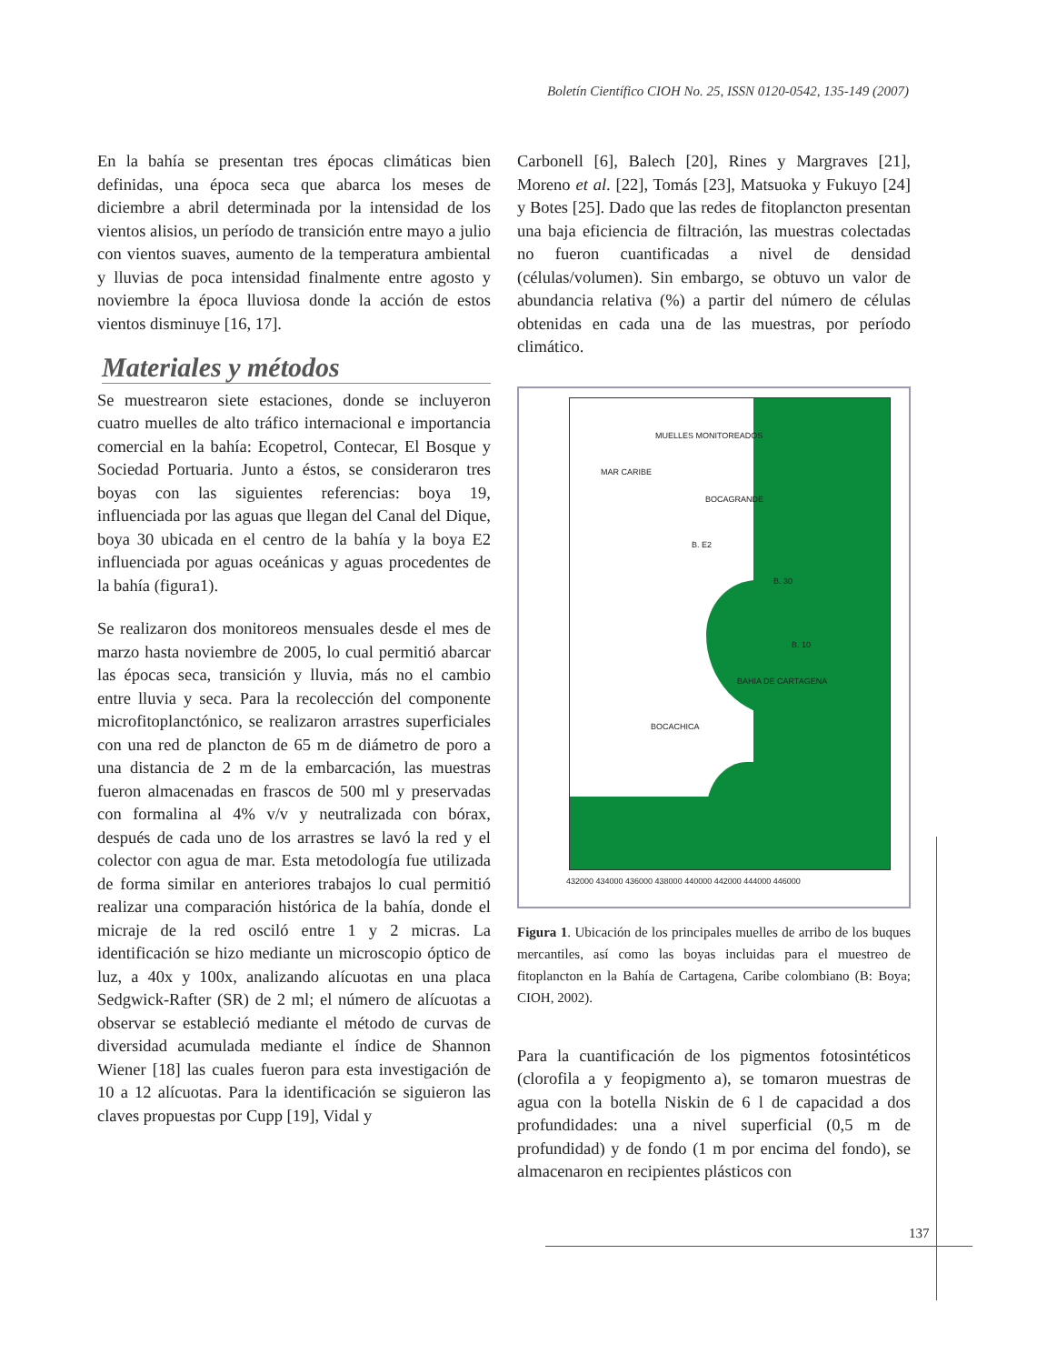Boletín Científico CIOH No. 25, ISSN 0120-0542, 135-149 (2007)
En la bahía se presentan tres épocas climáticas bien definidas, una época seca que abarca los meses de diciembre a abril determinada por la intensidad de los vientos alisios, un período de transición entre mayo a julio con vientos suaves, aumento de la temperatura ambiental y lluvias de poca intensidad finalmente entre agosto y noviembre la época lluviosa donde la acción de estos vientos disminuye [16, 17].
Materiales y métodos
Se muestrearon siete estaciones, donde se incluyeron cuatro muelles de alto tráfico internacional e importancia comercial en la bahía: Ecopetrol, Contecar, El Bosque y Sociedad Portuaria. Junto a éstos, se consideraron tres boyas con las siguientes referencias: boya 19, influenciada por las aguas que llegan del Canal del Dique, boya 30 ubicada en el centro de la bahía y la boya E2 influenciada por aguas oceánicas y aguas procedentes de la bahía (figura1).
Se realizaron dos monitoreos mensuales desde el mes de marzo hasta noviembre de 2005, lo cual permitió abarcar las épocas seca, transición y lluvia, más no el cambio entre lluvia y seca. Para la recolección del componente microfitoplanctónico, se realizaron arrastres superficiales con una red de plancton de 65 m de diámetro de poro a una distancia de 2 m de la embarcación, las muestras fueron almacenadas en frascos de 500 ml y preservadas con formalina al 4% v/v y neutralizada con bórax, después de cada uno de los arrastres se lavó la red y el colector con agua de mar. Esta metodología fue utilizada de forma similar en anteriores trabajos lo cual permitió realizar una comparación histórica de la bahía, donde el micraje de la red osciló entre 1 y 2 micras. La identificación se hizo mediante un microscopio óptico de luz, a 40x y 100x, analizando alícuotas en una placa Sedgwick-Rafter (SR) de 2 ml; el número de alícuotas a observar se estableció mediante el método de curvas de diversidad acumulada mediante el índice de Shannon Wiener [18] las cuales fueron para esta investigación de 10 a 12 alícuotas. Para la identificación se siguieron las claves propuestas por Cupp [19], Vidal y
Carbonell [6], Balech [20], Rines y Margraves [21], Moreno et al. [22], Tomás [23], Matsuoka y Fukuyo [24] y Botes [25]. Dado que las redes de fitoplancton presentan una baja eficiencia de filtración, las muestras colectadas no fueron cuantificadas a nivel de densidad (células/volumen). Sin embargo, se obtuvo un valor de abundancia relativa (%) a partir del número de células obtenidas en cada una de las muestras, por período climático.
MUELLES MONITOREADOS
MAR CARIBE
BOCAGRANDE
B. E2
B. 30
B. 10
BAHIA DE CARTAGENA
BOCACHICA
432000 434000 436000 438000 440000 442000 444000 446000
Figura 1. Ubicación de los principales muelles de arribo de los buques mercantiles, así como las boyas incluidas para el muestreo de fitoplancton en la Bahía de Cartagena, Caribe colombiano (B: Boya; CIOH, 2002).
Para la cuantificación de los pigmentos fotosintéticos (clorofila a y feopigmento a), se tomaron muestras de agua con la botella Niskin de 6 l de capacidad a dos profundidades: una a nivel superficial (0,5 m de profundidad) y de fondo (1 m por encima del fondo), se almacenaron en recipientes plásticos con
137